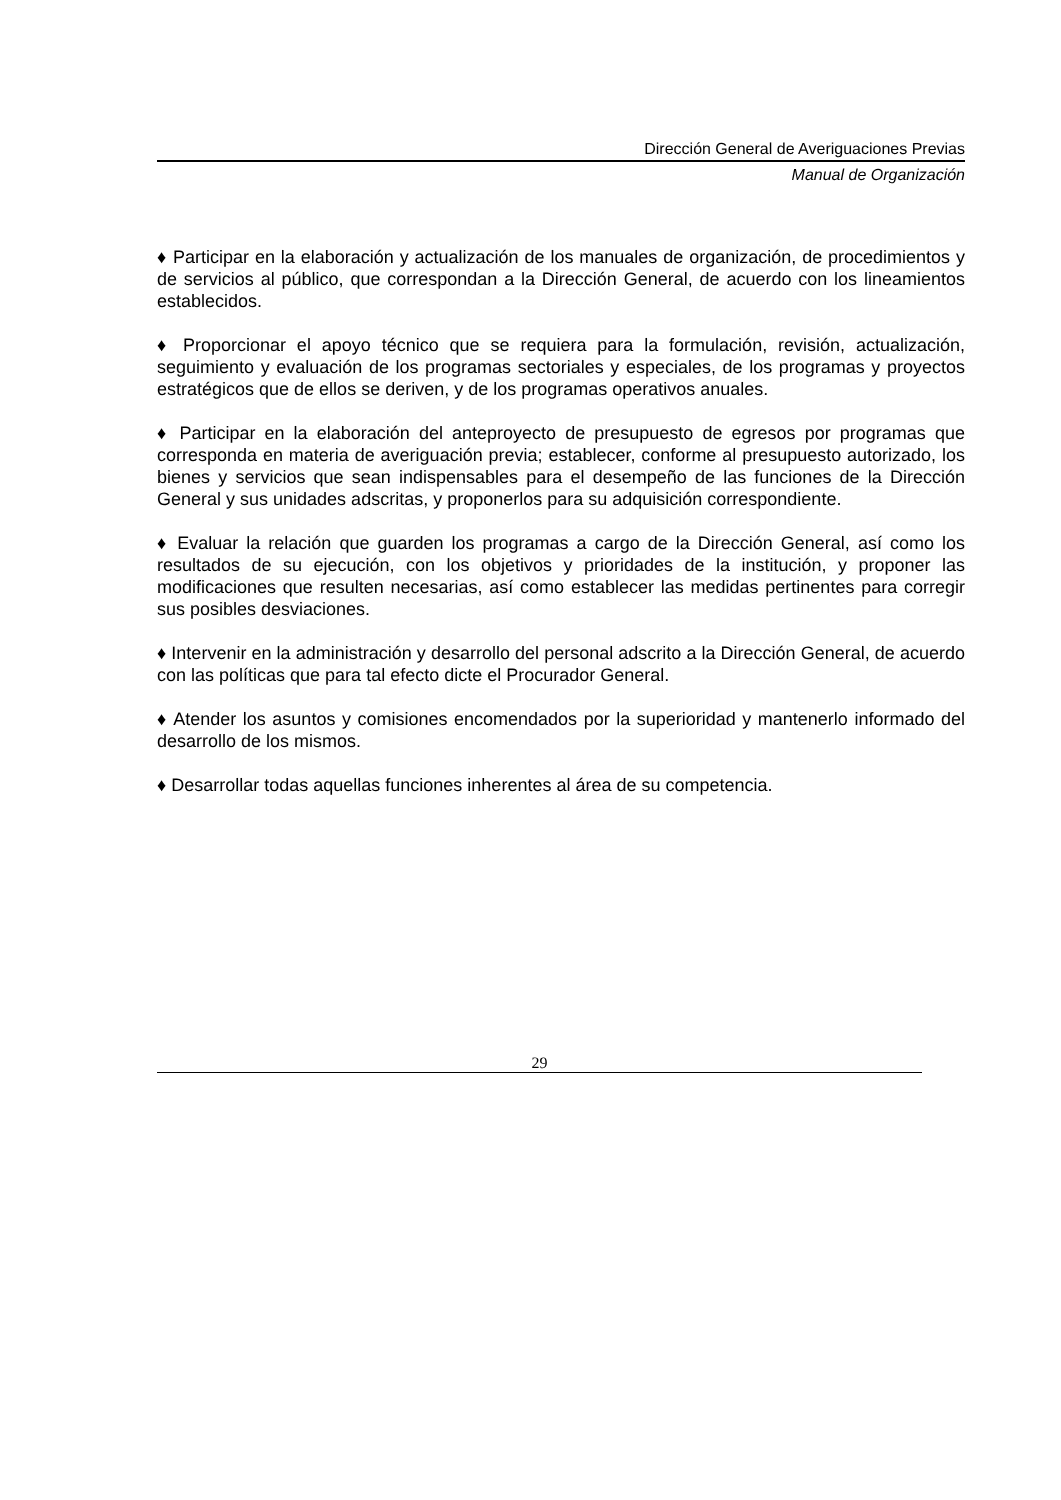Dirección General de Averiguaciones Previas
Manual de Organización
♦ Participar en la elaboración y actualización de los manuales de organización, de procedimientos y de servicios al público, que correspondan a la Dirección General, de acuerdo con los lineamientos establecidos.
♦ Proporcionar el apoyo técnico que se requiera para la formulación, revisión, actualización, seguimiento y evaluación de los programas sectoriales y especiales, de los programas y proyectos estratégicos que de ellos se deriven, y de los programas operativos anuales.
♦ Participar en la elaboración del anteproyecto de presupuesto de egresos por programas que corresponda en materia de averiguación previa; establecer, conforme al presupuesto autorizado, los bienes y servicios que sean indispensables para el desempeño de las funciones de la Dirección General y sus unidades adscritas, y proponerlos para su adquisición correspondiente.
♦ Evaluar la relación que guarden los programas a cargo de la Dirección General, así como los resultados de su ejecución, con los objetivos y prioridades de la institución, y proponer las modificaciones que resulten necesarias, así como establecer las medidas pertinentes para corregir sus posibles desviaciones.
♦ Intervenir en la administración y desarrollo del personal adscrito a la Dirección General, de acuerdo con las políticas que para tal efecto dicte el Procurador General.
♦ Atender los asuntos y comisiones encomendados por la superioridad y mantenerlo informado del desarrollo de los mismos.
♦ Desarrollar todas aquellas funciones inherentes al área de su competencia.
29